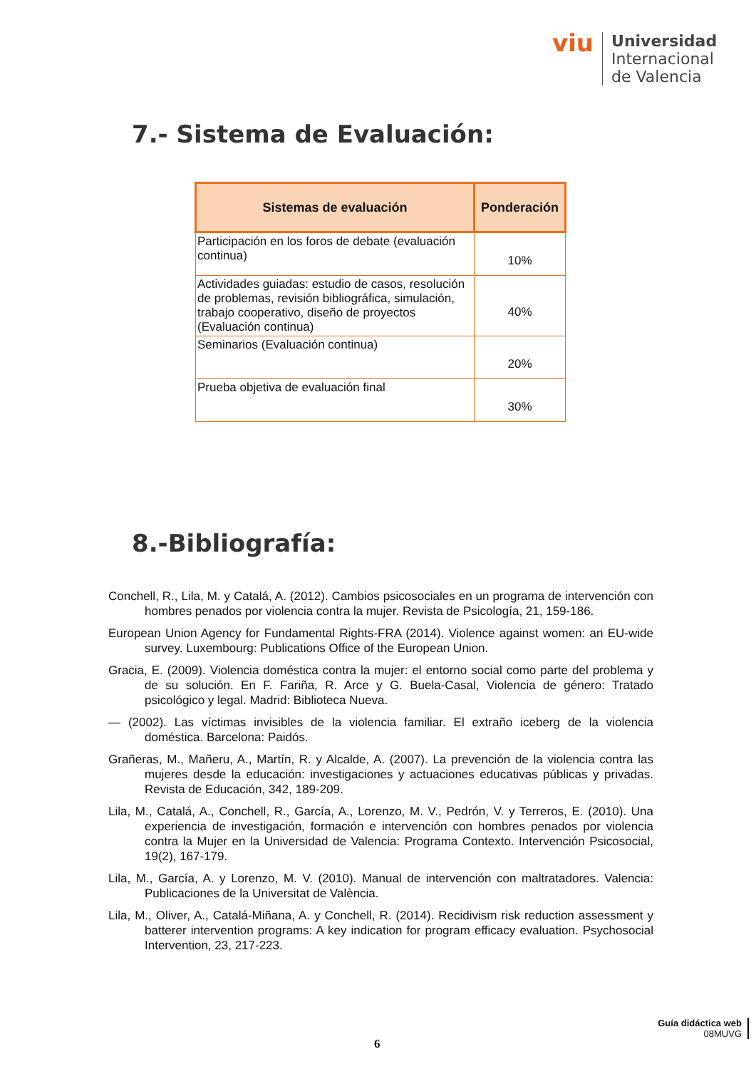viu
Universidad
Internacional
de Valencia
7.- Sistema de Evaluación:
| Sistemas de evaluación | Ponderación |
| --- | --- |
| Participación en los foros de debate (evaluación continua) | 10% |
| Actividades guiadas: estudio de casos, resolución de problemas, revisión bibliográfica, simulación, trabajo cooperativo, diseño de proyectos (Evaluación continua) | 40% |
| Seminarios (Evaluación continua) | 20% |
| Prueba objetiva de evaluación final | 30% |
8.-Bibliografía:
Conchell, R., Lila, M. y Catalá, A. (2012). Cambios psicosociales en un programa de intervención con hombres penados por violencia contra la mujer. Revista de Psicología, 21, 159-186.
European Union Agency for Fundamental Rights-FRA (2014). Violence against women: an EU-wide survey. Luxembourg: Publications Office of the European Union.
Gracia, E. (2009). Violencia doméstica contra la mujer: el entorno social como parte del problema y de su solución. En F. Fariña, R. Arce y G. Buela-Casal, Violencia de género: Tratado psicológico y legal. Madrid: Biblioteca Nueva.
— (2002). Las víctimas invisibles de la violencia familiar. El extraño iceberg de la violencia doméstica. Barcelona: Paidós.
Grañeras, M., Mañeru, A., Martín, R. y Alcalde, A. (2007). La prevención de la violencia contra las mujeres desde la educación: investigaciones y actuaciones educativas públicas y privadas. Revista de Educación, 342, 189-209.
Lila, M., Catalá, A., Conchell, R., García, A., Lorenzo, M. V., Pedrón, V. y Terreros, E. (2010). Una experiencia de investigación, formación e intervención con hombres penados por violencia contra la Mujer en la Universidad de Valencia: Programa Contexto. Intervención Psicosocial, 19(2), 167-179.
Lila, M., García, A. y Lorenzo, M. V. (2010). Manual de intervención con maltratadores. Valencia: Publicaciones de la Universitat de València.
Lila, M., Oliver, A., Catalá-Miñana, A. y Conchell, R. (2014). Recidivism risk reduction assessment y batterer intervention programs: A key indication for program efficacy evaluation. Psychosocial Intervention, 23, 217-223.
6
Guía didáctica web
08MUVG